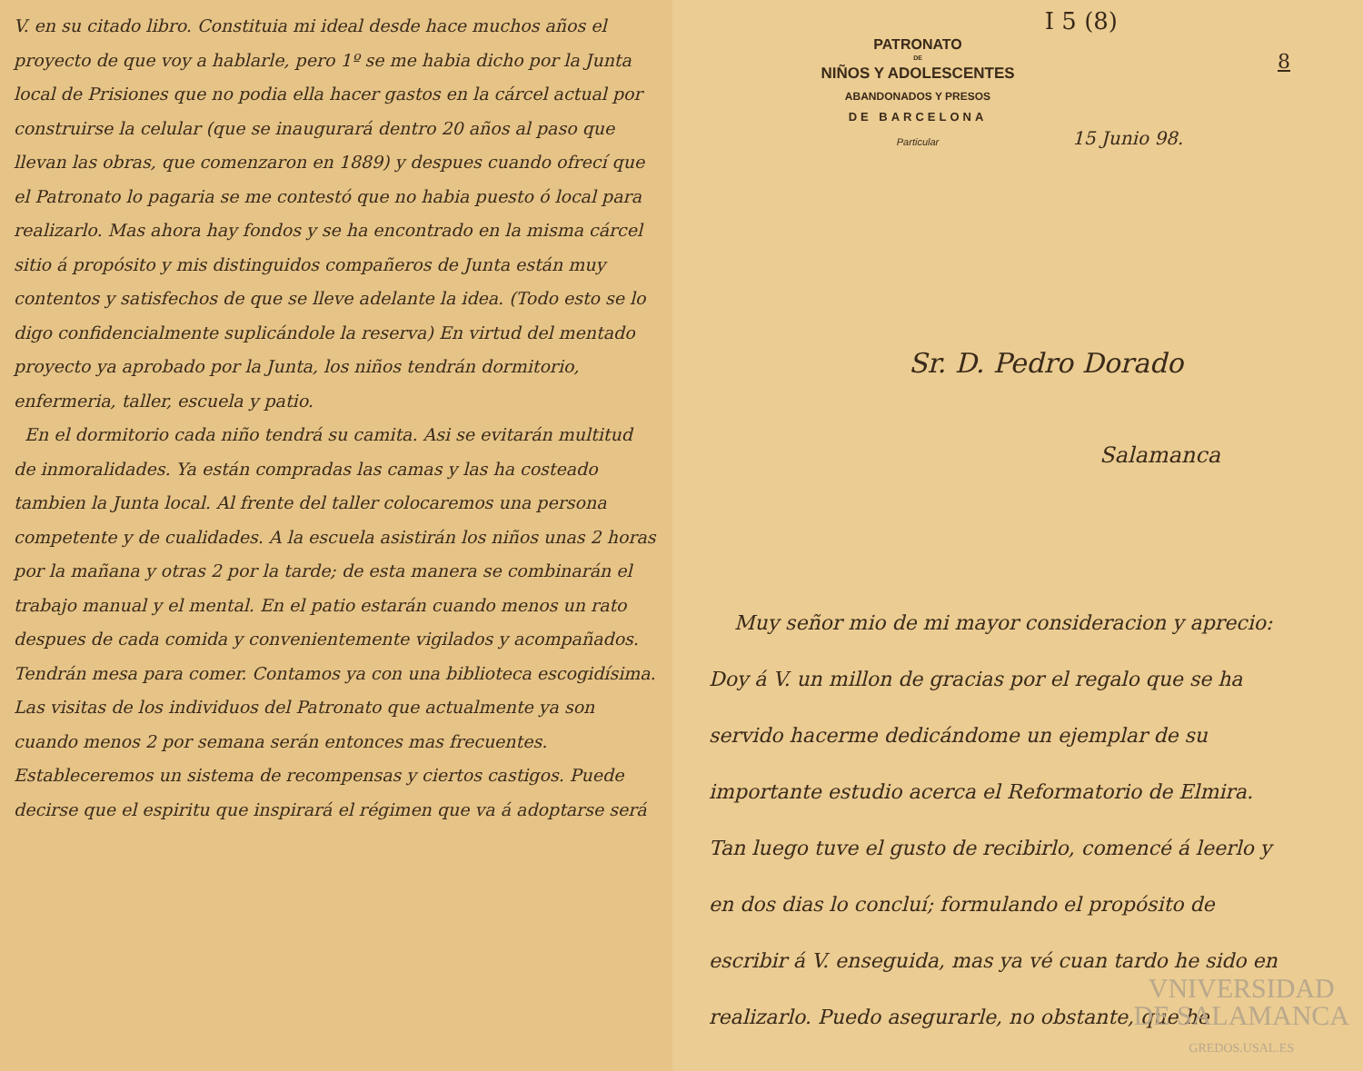V. en su citado libro. Constituia mi ideal desde hace muchos años el proyecto de que voy a hablarle, pero 1º se me habia dicho por la Junta local de Prisiones que no podia ella hacer gastos en la cárcel actual por construirse la celular (que se inaugurará dentro 20 años al paso que llevan las obras, que comenzaron en 1889) y despues cuando ofrecí que el Patronato lo pagaria se me contestó que no habia puesto ó local para realizarlo. Mas ahora hay fondos y se ha encontrado en la misma cárcel sitio á propósito y mis distinguidos compañeros de Junta están muy contentos y satisfechos de que se lleve adelante la idea. (Todo esto se lo digo confidencialmente suplicándole la reserva) En virtud del mentado proyecto ya aprobado por la Junta, los niños tendrán dormitorio, enfermeria, taller, escuela y patio.
En el dormitorio cada niño tendrá su camita. Asi se evitarán multitud de inmoralidades. Ya están compradas las camas y las ha costeado tambien la Junta local. Al frente del taller colocaremos una persona competente y de cualidades. A la escuela asistirán los niños unas 2 horas por la mañana y otras 2 por la tarde; de esta manera se combinarán el trabajo manual y el mental. En el patio estarán cuando menos un rato despues de cada comida y convenientemente vigilados y acompañados. Tendrán mesa para comer. Contamos ya con una biblioteca escogidísima. Las visitas de los individuos del Patronato que actualmente ya son cuando menos 2 por semana serán entonces mas frecuentes. Estableceremos un sistema de recompensas y ciertos castigos. Puede decirse que el espiritu que inspirará el régimen que va á adoptarse será
I 5 (8)
8
PATRONATO
DE
NIÑOS Y ADOLESCENTES
ABANDONADOS Y PRESOS
DE BARCELONA
Particular
15 Junio 98.
Sr. D. Pedro Dorado
Salamanca
Muy señor mio de mi mayor considera­cion y aprecio: Doy á V. un millon de gracias por el regalo que se ha servido hacerme dedicándome un ejemplar de su importante estudio acerca el Reformatorio de Elmira. Tan luego tuve el gusto de recibirlo, comencé á leerlo y en dos dias lo concluí; formulando el propósito de escribir á V. enseguida, mas ya vé cuan tardo he sido en realizarlo. Puedo asegurarle, no obstante, que he
VNIVERSIDAD
DE SALAMANCA
GREDOS.USAL.ES